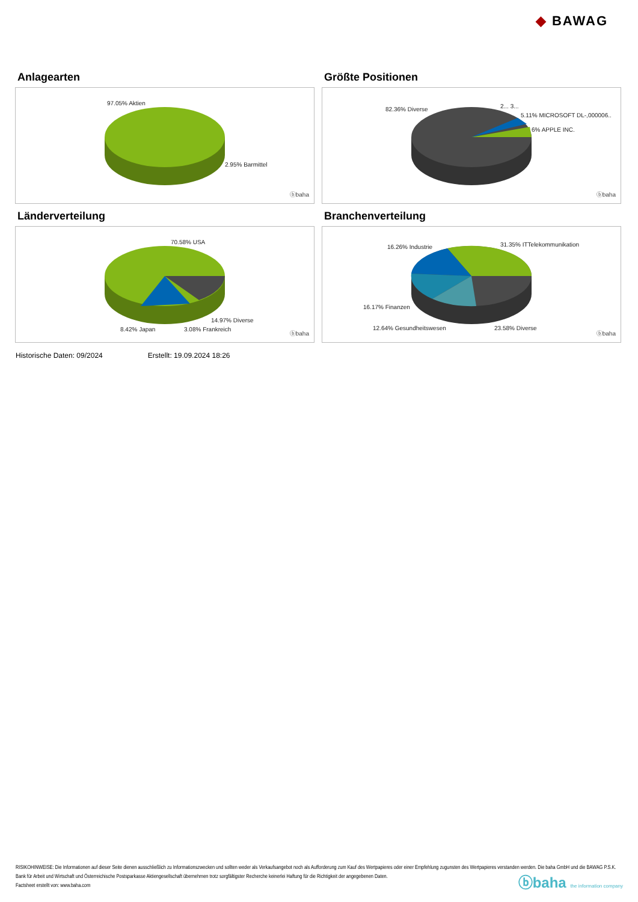◆ BAWAG
Anlagearten
97.05% Aktien
2.95% Barmittel
ⓑbaha
Größte Positionen
82.36% Diverse 2... 3...
5.11% MICROSOFT DL-,000006..
6% APPLE INC.
ⓑbaha
Länderverteilung
70.58% USA
14.97% Diverse
8.42% Japan 3.08% Frankreich
ⓑbaha
Branchenverteilung
16.26% Industrie 31.35% ITTelekommunikation
16.17% Finanzen
12.64% Gesundheitswesen 23.58% Diverse
ⓑbaha
Historische Daten: 09/2024 Erstellt: 19.09.2024 18:26
RISIKOHINWEISE: Die Informationen auf dieser Seite dienen ausschließlich zu Informationszwecken und sollten weder als Verkaufsangebot noch als Aufforderung zum Kauf des Wertpapieres oder einer Empfehlung zugunsten des Wertpapieres verstanden werden. Die baha GmbH und die BAWAG P.S.K. Bank für Arbeit und Wirtschaft und Österreichische Postsparkasse Aktiengesellschaft übernehmen trotz sorgfältigster Recherche keinerlei Haftung für die Richtigkeit der angegebenen Daten.
Factsheet erstellt von: www.baha.com
ⓑbaha the information company